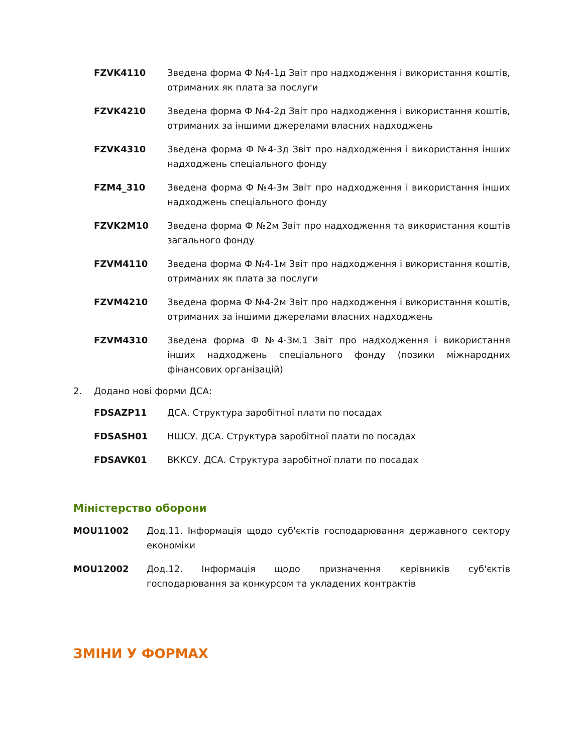FZVK4110 Зведена форма Ф №4-1д Звіт про надходження і використання коштів, отриманих як плата за послуги
FZVK4210 Зведена форма Ф №4-2д Звіт про надходження і використання коштів, отриманих за іншими джерелами власних надходжень
FZVK4310 Зведена форма Ф №4-3д Звіт про надходження і використання інших надходжень спеціального фонду
FZM4_310 Зведена форма Ф №4-3м Звіт про надходження і використання інших надходжень спеціального фонду
FZVK2M10 Зведена форма Ф №2м Звіт про надходження та використання коштів загального фонду
FZVM4110 Зведена форма Ф №4-1м Звіт про надходження і використання коштів, отриманих як плата за послуги
FZVM4210 Зведена форма Ф №4-2м Звіт про надходження і використання коштів, отриманих за іншими джерелами власних надходжень
FZVM4310 Зведена форма Ф №4-3м.1 Звіт про надходження і використання інших надходжень спеціального фонду (позики міжнародних фінансових організацій)
2. Додано нові форми ДСА:
FDSAZP11 ДСА. Структура заробітної плати по посадах
FDSASH01 НШСУ. ДСА. Структура заробітної плати по посадах
FDSAVK01 ВККСУ. ДСА. Структура заробітної плати по посадах
Міністерство оборони
MOU11002 Дод.11. Інформація щодо суб'єктів господарювання державного сектору економіки
MOU12002 Дод.12. Інформація щодо призначення керівників суб'єктів господарювання за конкурсом та укладених контрактів
ЗМІНИ У ФОРМАХ